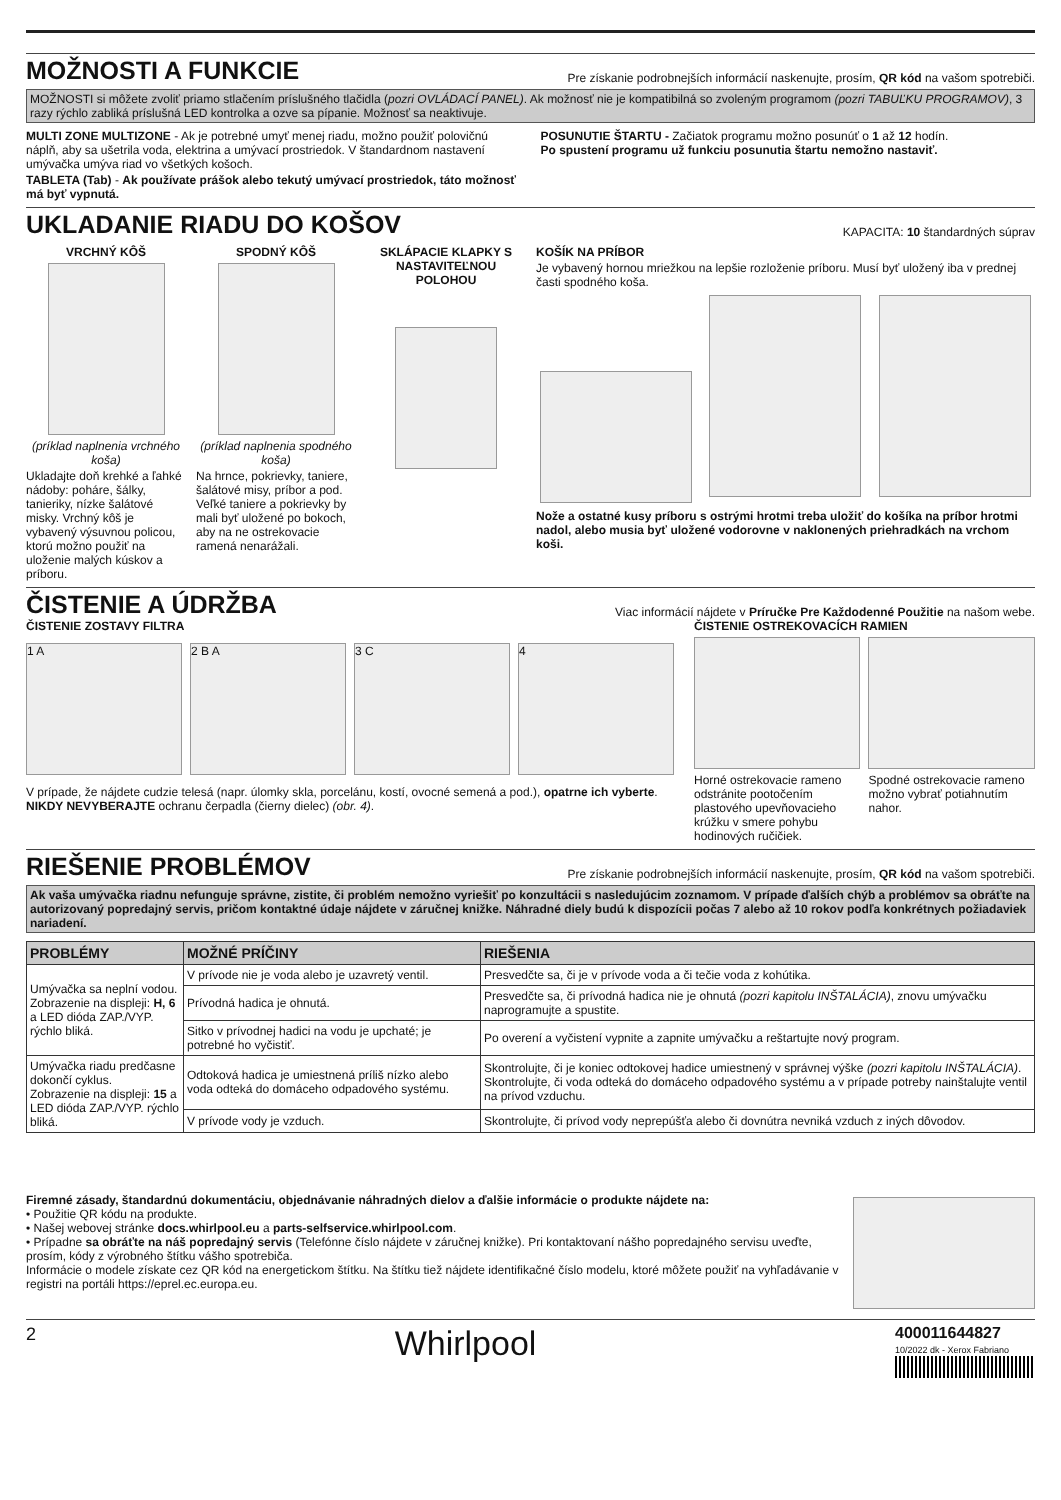MOŽNOSTI A FUNKCIE
Pre získanie podrobnejších informácií naskenujte, prosím, QR kód na vašom spotrebiči.
MOŽNOSTI si môžete zvoliť priamo stlačením príslušného tlačidla (pozri OVLÁDACÍ PANEL). Ak možnosť nie je kompatibilná so zvoleným programom (pozri TABUĽKU PROGRAMOV), 3 razy rýchlo zabliká príslušná LED kontrolka a ozve sa pípanie. Možnosť sa neaktivuje.
MULTI ZONE MULTIZONE - Ak je potrebné umyť menej riadu, možno použiť polovičnú náplň, aby sa ušetrila voda, elektrina a umývací prostriedok. V štandardnom nastavení umývačka umýva riad vo všetkých košoch.
TABLETA (Tab) - Ak používate prášok alebo tekutý umývací prostriedok, táto možnosť má byť vypnutá.
POSUNUTIE ŠTARTU - Začiatok programu možno posunúť o 1 až 12 hodín.
Po spustení programu už funkciu posunutia štartu nemožno nastaviť.
UKLADANIE RIADU DO KOŠOV
KAPACITA: 10 štandardných súprav
VRCHNÝ KÔŠ
(príklad naplnenia vrchného koša)
Ukladajte doň krehké a ľahké nádoby: poháre, šálky, tanieriky, nízke šalátové misky. Vrchný kôš je vybavený výsuvnou policou, ktorú možno použiť na uloženie malých kúskov a príboru.
SPODNÝ KÔŠ
(príklad naplnenia spodného koša)
Na hrnce, pokrievky, taniere, šalátové misy, príbor a pod. Veľké taniere a pokrievky by mali byť uložené po bokoch, aby na ne ostrekovacie ramená nenarážali.
SKLÁPACIE KLAPKY S NASTAVITEĽNOU POLOHOU
KOŠÍK NA PRÍBOR
Je vybavený hornou mriežkou na lepšie rozloženie príboru. Musí byť uložený iba v prednej časti spodného koša.
Nože a ostatné kusy príboru s ostrými hrotmi treba uložiť do košíka na príbor hrotmi nadol, alebo musia byť uložené vodorovne v naklonených priehradkách na vrchom koši.
ČISTENIE A ÚDRŽBA
Viac informácií nájdete v Príručke Pre Každodenné Použitie na našom webe.
ČISTENIE ZOSTAVY FILTRA
1 A 2 B A 3 C 4
V prípade, že nájdete cudzie telesá (napr. úlomky skla, porcelánu, kostí, ovocné semená a pod.), opatrne ich vyberte.
NIKDY NEVYBERAJTE ochranu čerpadla (čierny dielec) (obr. 4).
ČISTENIE OSTREKOVACÍCH RAMIEN
Horné ostrekovacie rameno odstránite pootočením plastového upevňovacieho krúžku v smere pohybu hodinových ručičiek.
Spodné ostrekovacie rameno možno vybrať potiahnutím nahor.
RIEŠENIE PROBLÉMOV
Pre získanie podrobnejších informácií naskenujte, prosím, QR kód na vašom spotrebiči.
Ak vaša umývačka riadnu nefunguje správne, zistite, či problém nemožno vyriešiť po konzultácii s nasledujúcim zoznamom. V prípade ďalších chýb a problémov sa obráťte na autorizovaný popredajný servis, pričom kontaktné údaje nájdete v záručnej knižke. Náhradné diely budú k dispozícii počas 7 alebo až 10 rokov podľa konkrétnych požiadaviek nariadení.
| PROBLÉMY | MOŽNÉ PRÍČINY | RIEŠENIA |
| --- | --- | --- |
| Umývačka sa neplní vodou. Zobrazenie na displeji: H, 6 a LED dióda ZAP./VYP. rýchlo bliká. | V prívode nie je voda alebo je uzavretý ventil. | Presvedčte sa, či je v prívode voda a či tečie voda z kohútika. |
| | Prívodná hadica je ohnutá. | Presvedčte sa, či prívodná hadica nie je ohnutá (pozri kapitolu INŠTALÁCIA) , znovu umývačku naprogramujte a spustite. |
| | Sitko v prívodnej hadici na vodu je upchaté; je potrebné ho vyčistiť. | Po overení a vyčistení vypnite a zapnite umývačku a reštartujte nový program. |
| Umývačka riadu predčasne dokončí cyklus. Zobrazenie na displeji: 15 a LED dióda ZAP./VYP. rýchlo bliká. | Odtoková hadica je umiestnená príliš nízko alebo voda odteká do domáceho odpadového systému. | Skontrolujte, či je koniec odtokovej hadice umiestnený v správnej výške (pozri kapitolu INŠTALÁCIA) . Skontrolujte, či voda odteká do domáceho odpadového systému a v prípade potreby nainštalujte ventil na prívod vzduchu. |
| | V prívode vody je vzduch. | Skontrolujte, či prívod vody neprepúšťa alebo či dovnútra nevniká vzduch z iných dôvodov. |
Firemné zásady, štandardnú dokumentáciu, objednávanie náhradných dielov a ďalšie informácie o produkte nájdete na:
• Použitie QR kódu na produkte.
• Našej webovej stránke docs.whirlpool.eu a parts-selfservice.whirlpool.com.
• Prípadne sa obráťte na náš popredajný servis (Telefónne číslo nájdete v záručnej knižke). Pri kontaktovaní nášho popredajného servisu uveďte, prosím, kódy z výrobného štítku vášho spotrebiča.
Informácie o modele získate cez QR kód na energetickom štítku. Na štítku tiež nájdete identifikačné číslo modelu, ktoré môžete použiť na vyhľadávanie v registri na portáli https://eprel.ec.europa.eu.
2 Whirlpool
400011644827
10/2022 dk - Xerox Fabriano